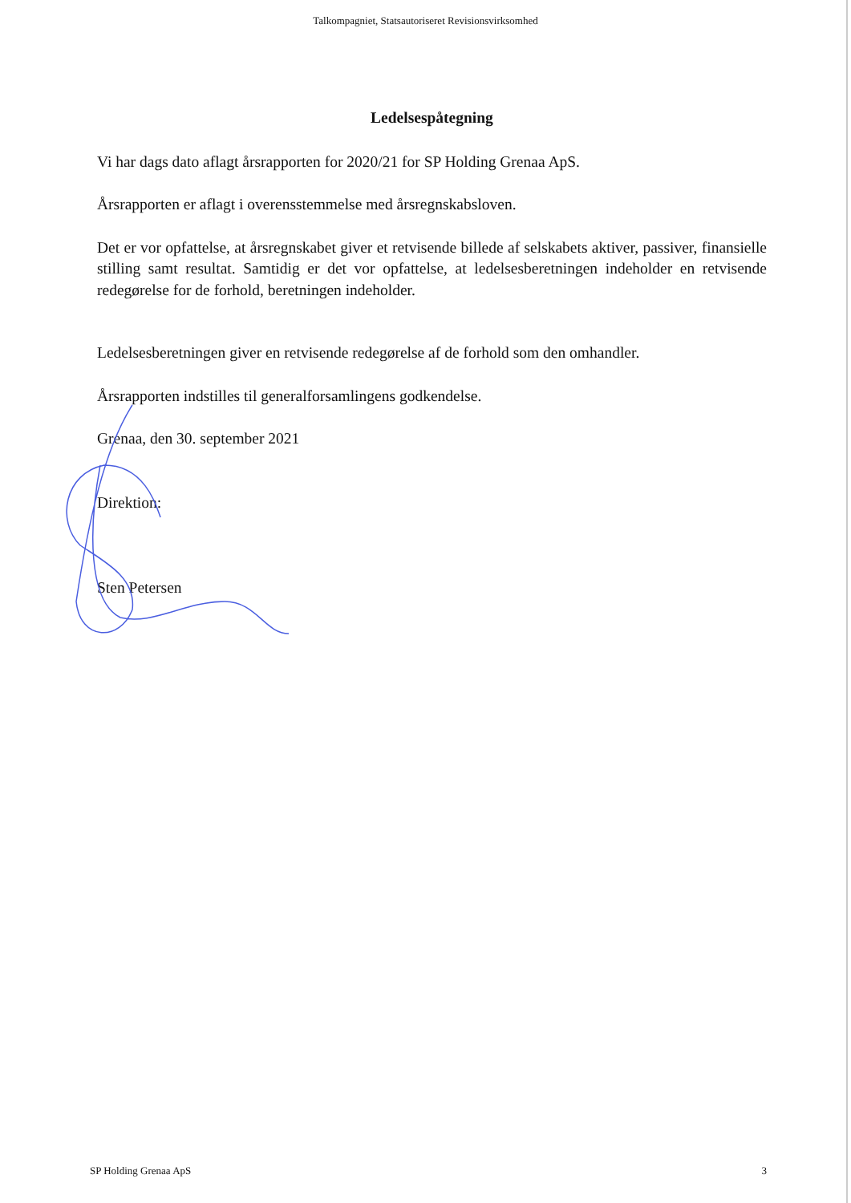Talkompagniet, Statsautoriseret Revisionsvirksomhed
Ledelsespåtegning
Vi har dags dato aflagt årsrapporten for 2020/21 for SP Holding Grenaa ApS.
Årsrapporten er aflagt i overensstemmelse med årsregnskabsloven.
Det er vor opfattelse, at årsregnskabet giver et retvisende billede af selskabets aktiver, passiver, finansielle stilling samt resultat. Samtidig er det vor opfattelse, at ledelsesberetningen indeholder en retvisende redegørelse for de forhold, beretningen indeholder.
Ledelsesberetningen giver en retvisende redegørelse af de forhold som den omhandler.
Årsrapporten indstilles til generalforsamlingens godkendelse.
Grenaa, den 30. september 2021
Direktion:
Sten Petersen
SP Holding Grenaa ApS 3